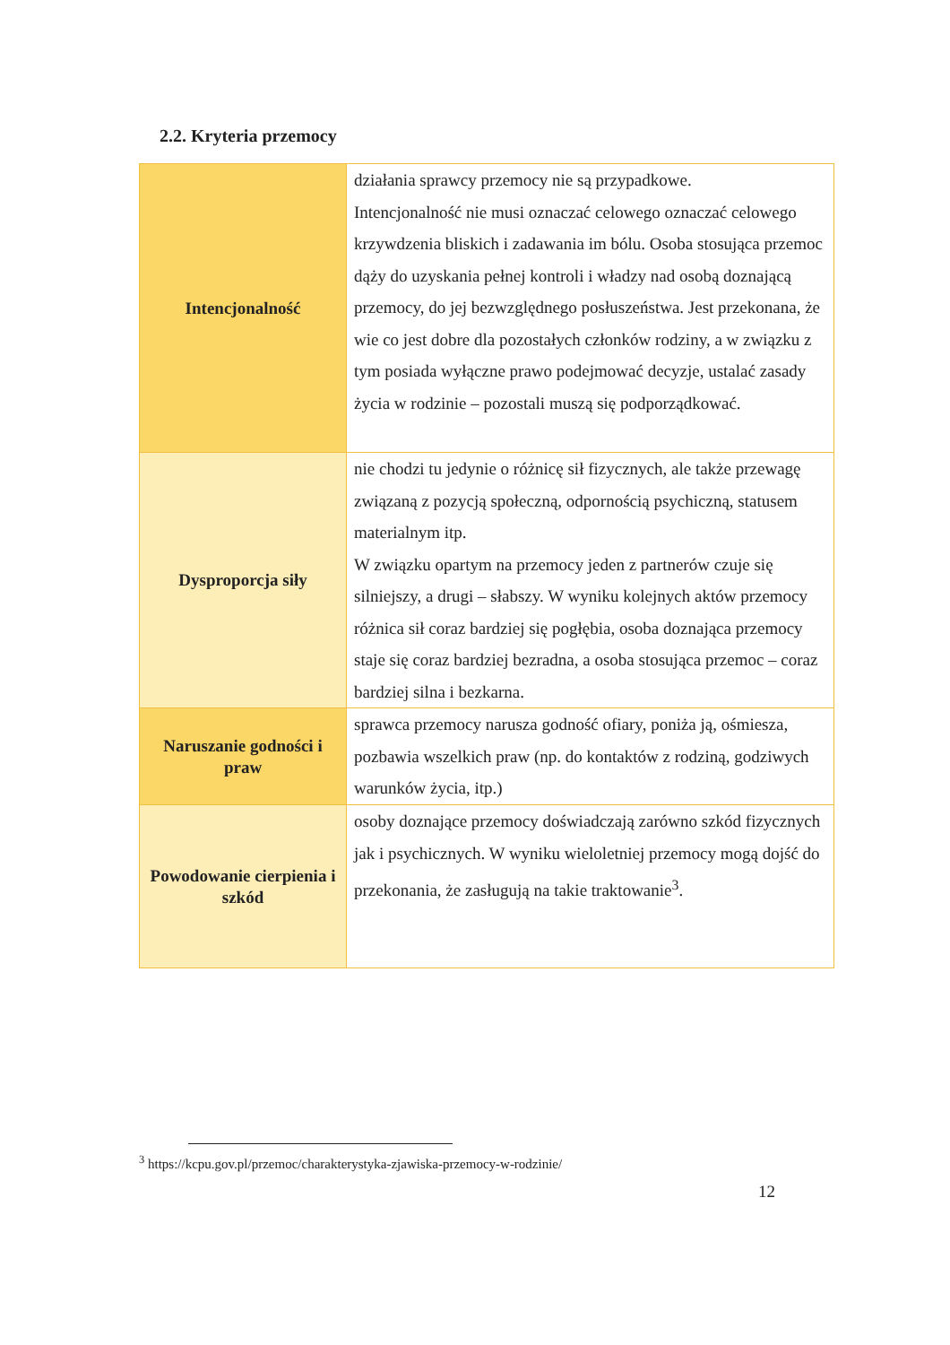2.2. Kryteria przemocy
| Intencjonalność | działania sprawcy przemocy nie są przypadkowe. Intencjonalność nie musi oznaczać celowego oznaczać celowego krzywdzenia bliskich i zadawania im bólu. Osoba stosująca przemoc dąży do uzyskania pełnej kontroli i władzy nad osobą doznającą przemocy, do jej bezwzględnego posłuszeństwa. Jest przekonana, że wie co jest dobre dla pozostałych członków rodziny, a w związku z tym posiada wyłączne prawo podejmować decyzje, ustalać zasady życia w rodzinie – pozostali muszą się podporządkować. |
| Dysproporcja siły | nie chodzi tu jedynie o różnicę sił fizycznych, ale także przewagę związaną z pozycją społeczną, odpornością psychiczną, statusem materialnym itp. W związku opartym na przemocy jeden z partnerów czuje się silniejszy, a drugi – słabszy. W wyniku kolejnych aktów przemocy różnica sił coraz bardziej się pogłębia, osoba doznająca przemocy staje się coraz bardziej bezradna, a osoba stosująca przemoc – coraz bardziej silna i bezkarna. |
| Naruszanie godności i praw | sprawca przemocy narusza godność ofiary, poniża ją, ośmiesza, pozbawia wszelkich praw (np. do kontaktów z rodziną, godziwych warunków życia, itp.) |
| Powodowanie cierpienia i szkód | osoby doznające przemocy doświadczają zarówno szkód fizycznych jak i psychicznych. W wyniku wieloletniej przemocy mogą dojść do przekonania, że zasługują na takie traktowanie<sup>3</sup>. |
<sup>3</sup> https://kcpu.gov.pl/przemoc/charakterystyka-zjawiska-przemocy-w-rodzinie/
12